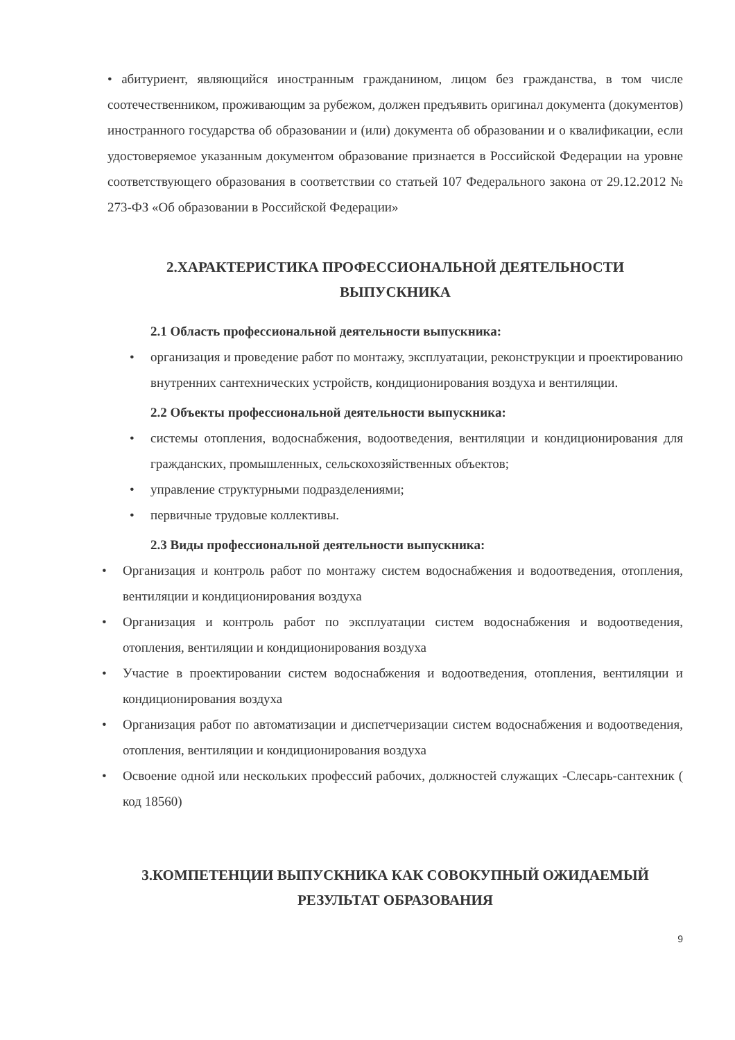• абитуриент, являющийся иностранным гражданином, лицом без гражданства, в том числе соотечественником, проживающим за рубежом, должен предъявить оригинал документа (документов) иностранного государства об образовании и (или) документа об образовании и о квалификации, если удостоверяемое указанным документом образование признается в Российской Федерации на уровне соответствующего образования в соответствии со статьей 107 Федерального закона от 29.12.2012 № 273-ФЗ «Об образовании в Российской Федерации»
2.ХАРАКТЕРИСТИКА ПРОФЕССИОНАЛЬНОЙ ДЕЯТЕЛЬНОСТИ
ВЫПУСКНИКА
2.1 Область профессиональной деятельности выпускника:
• организация и проведение работ по монтажу, эксплуатации, реконструкции и проектированию внутренних сантехнических устройств, кондиционирования воздуха и вентиляции.
2.2 Объекты профессиональной деятельности выпускника:
• системы отопления, водоснабжения, водоотведения, вентиляции и кондиционирования для гражданских, промышленных, сельскохозяйственных объектов;
• управление структурными подразделениями;
• первичные трудовые коллективы.
2.3 Виды профессиональной деятельности выпускника:
• Организация и контроль работ по монтажу систем водоснабжения и водоотведения, отопления, вентиляции и кондиционирования воздуха
• Организация и контроль работ по эксплуатации систем водоснабжения и водоотведения, отопления, вентиляции и кондиционирования воздуха
• Участие в проектировании систем водоснабжения и водоотведения, отопления, вентиляции и кондиционирования воздуха
• Организация работ по автоматизации и диспетчеризации систем водоснабжения и водоотведения, отопления, вентиляции и кондиционирования воздуха
• Освоение одной или нескольких профессий рабочих, должностей служащих -Слесарь-сантехник ( код 18560)
3.КОМПЕТЕНЦИИ ВЫПУСКНИКА КАК СОВОКУПНЫЙ ОЖИДАЕМЫЙ
РЕЗУЛЬТАТ ОБРАЗОВАНИЯ
9